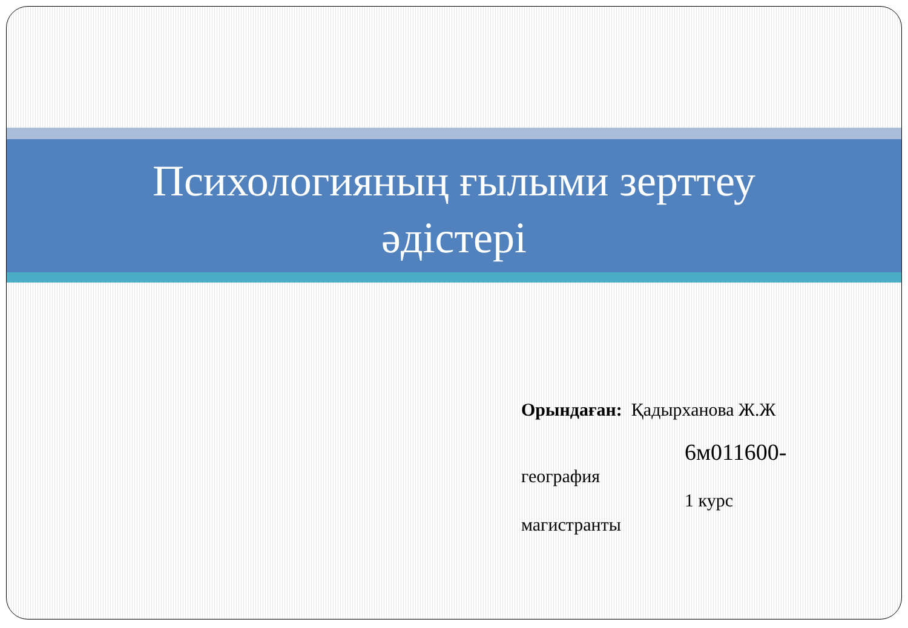Психологияның ғылыми зерттеу
әдістері
Орындаған: Қадырханова Ж.Ж
6м011600-
география
1 курс
магистранты